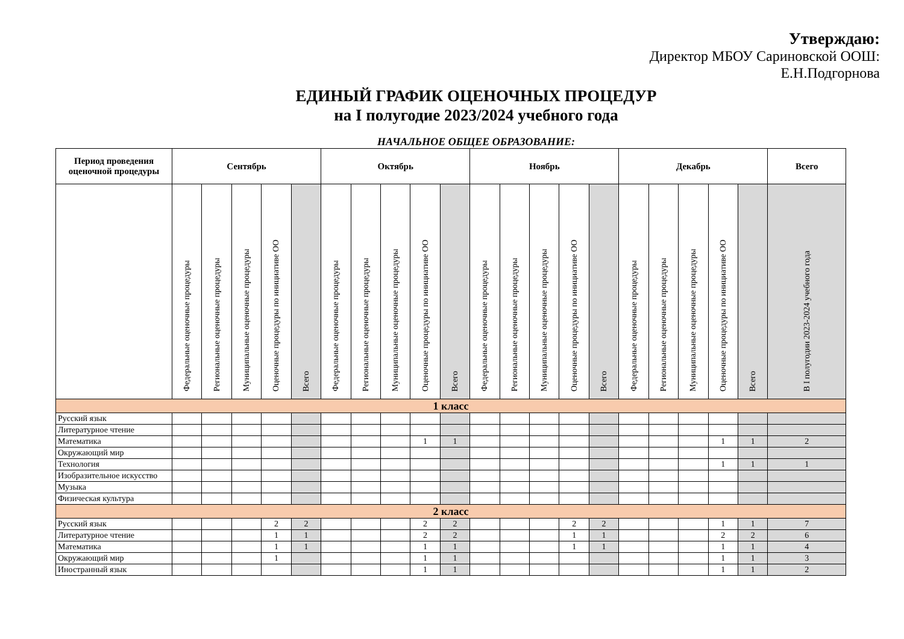Утверждаю:
Директор МБОУ Сариновской ООШ:
Е.Н.Подгорнова
ЕДИНЫЙ ГРАФИК ОЦЕНОЧНЫХ ПРОЦЕДУР
на I полугодие 2023/2024 учебного года
НАЧАЛЬНОЕ ОБЩЕЕ ОБРАЗОВАНИЕ:
| Период проведения оценочной процедуры | Сентябрь | | | | | Октябрь | | | | | Ноябрь | | | | | Декабрь | | | | | Всего |
| --- | --- | --- | --- | --- | --- | --- | --- | --- | --- | --- | --- | --- | --- | --- | --- | --- | --- | --- | --- | --- | --- |
| | Федеральные оценочные процедуры | Региональные оценочные процедуры | Муниципальные оценочные процедуры | Оценочные процедуры по инициативе ОО | Всего | Федеральные оценочные процедуры | Региональные оценочные процедуры | Муниципальные оценочные процедуры | Оценочные процедуры по инициативе ОО | Всего | Федеральные оценочные процедуры | Региональные оценочные процедуры | Муниципальные оценочные процедуры | Оценочные процедуры по инициативе ОО | Всего | Федеральные оценочные процедуры | Региональные оценочные процедуры | Муниципальные оценочные процедуры | Оценочные процедуры по инициативе ОО | Всего | В I полугодии 2023-2024 учебного года |
| 1 класс | | | | | | | | | | | | | | | | | | | | | |
| Русский язык | | | | | | | | | | | | | | | | | | | | | |
| Литературное чтение | | | | | | | | | | | | | | | | | | | | | |
| Математика | | | | | | | | | 1 | 1 | | | | | | | | | 1 | 1 | 2 |
| Окружающий мир | | | | | | | | | | | | | | | | | | | | | |
| Технология | | | | | | | | | | | | | | | | | | | 1 | 1 | 1 |
| Изобразительное искусство | | | | | | | | | | | | | | | | | | | | | |
| Музыка | | | | | | | | | | | | | | | | | | | | | |
| Физическая культура | | | | | | | | | | | | | | | | | | | | | |
| 2 класс | | | | | | | | | | | | | | | | | | | | | |
| Русский язык | | | | 2 | 2 | | | | 2 | 2 | | | | 2 | 2 | | | | 1 | 1 | 7 |
| Литературное чтение | | | | 1 | 1 | | | | 2 | 2 | | | | 1 | 1 | | | | 2 | 2 | 6 |
| Математика | | | | 1 | 1 | | | | 1 | 1 | | | | 1 | 1 | | | | 1 | 1 | 4 |
| Окружающий мир | | | | 1 | | | | | 1 | 1 | | | | | | | | | 1 | 1 | 3 |
| Иностранный язык | | | | | | | | | 1 | 1 | | | | | | | | | 1 | 1 | 2 |